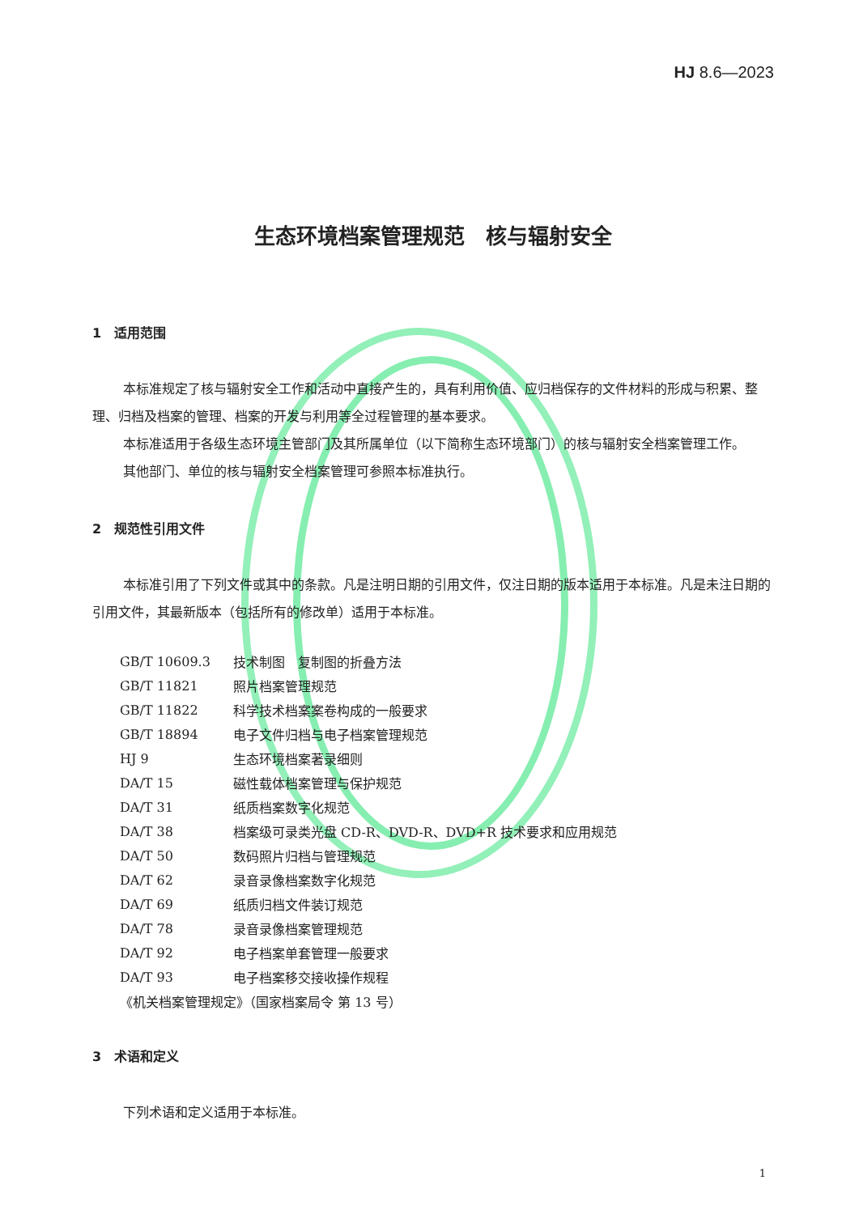HJ 8.6—2023
生态环境档案管理规范　核与辐射安全
1　适用范围
本标准规定了核与辐射安全工作和活动中直接产生的，具有利用价值、应归档保存的文件材料的形成与积累、整理、归档及档案的管理、档案的开发与利用等全过程管理的基本要求。
本标准适用于各级生态环境主管部门及其所属单位（以下简称生态环境部门）的核与辐射安全档案管理工作。
其他部门、单位的核与辐射安全档案管理可参照本标准执行。
2　规范性引用文件
本标准引用了下列文件或其中的条款。凡是注明日期的引用文件，仅注日期的版本适用于本标准。凡是未注日期的引用文件，其最新版本（包括所有的修改单）适用于本标准。
| GB/T 10609.3 | 技术制图 复制图的折叠方法 |
| GB/T 11821 | 照片档案管理规范 |
| GB/T 11822 | 科学技术档案案卷构成的一般要求 |
| GB/T 18894 | 电子文件归档与电子档案管理规范 |
| HJ 9 | 生态环境档案著录细则 |
| DA/T 15 | 磁性载体档案管理与保护规范 |
| DA/T 31 | 纸质档案数字化规范 |
| DA/T 38 | 档案级可录类光盘 CD-R、DVD-R、DVD+R 技术要求和应用规范 |
| DA/T 50 | 数码照片归档与管理规范 |
| DA/T 62 | 录音录像档案数字化规范 |
| DA/T 69 | 纸质归档文件装订规范 |
| DA/T 78 | 录音录像档案管理规范 |
| DA/T 92 | 电子档案单套管理一般要求 |
| DA/T 93 | 电子档案移交接收操作规程 |
| 《机关档案管理规定》（国家档案局令 第 13 号） | |
3　术语和定义
下列术语和定义适用于本标准。
1